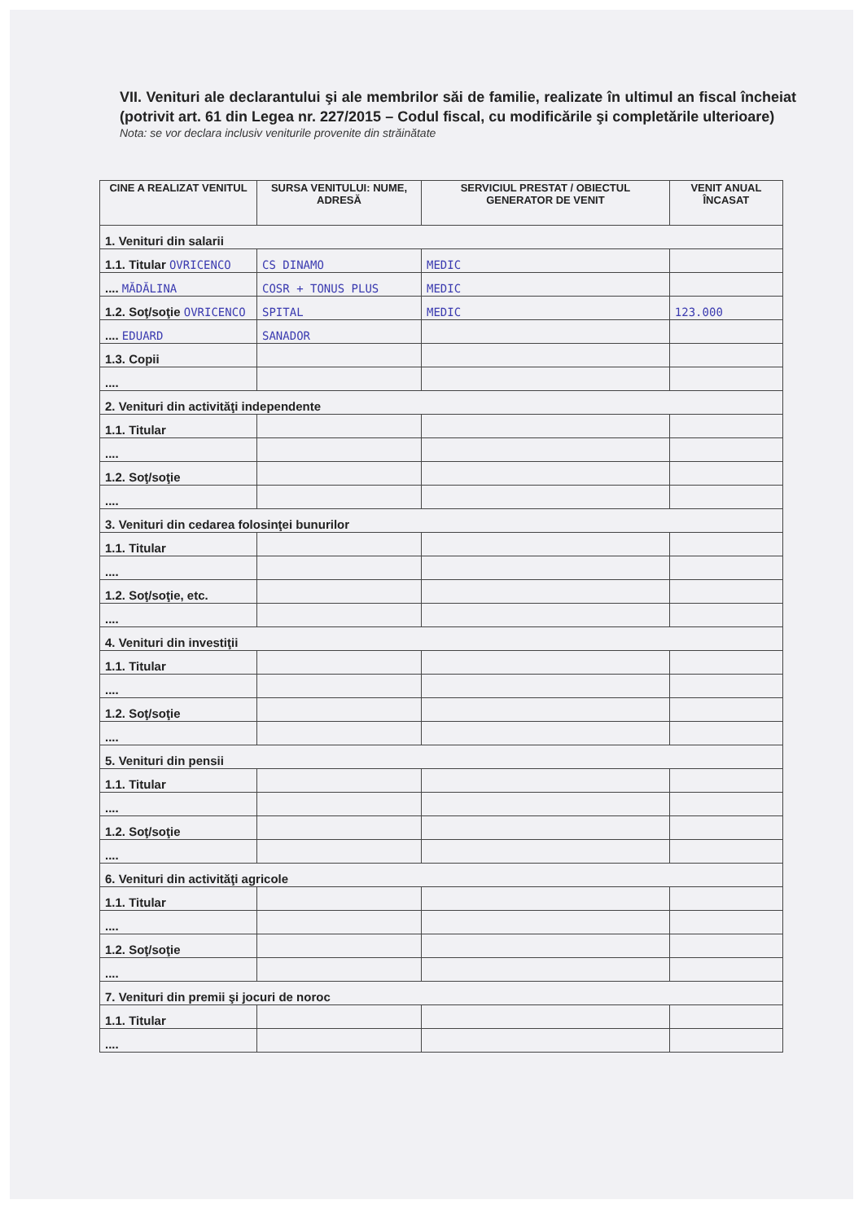VII. Venituri ale declarantului şi ale membrilor săi de familie, realizate în ultimul an fiscal încheiat (potrivit art. 61 din Legea nr. 227/2015 – Codul fiscal, cu modificările şi completările ulterioare)
Nota: se vor declara inclusiv veniturile provenite din străinătate
| CINE A REALIZAT VENITUL | SURSA VENITULUI: NUME, ADRESĂ | SERVICIUL PRESTAT / OBIECTUL GENERATOR DE VENIT | VENIT ANUAL ÎNCASAT |
| --- | --- | --- | --- |
| 1. Venituri din salarii | | | |
| 1.1. Titular OVRICENCO | CS DINAMO | MEDIC | |
| .... MĂDĂLINA | COSR + TONUS PLUS | MEDIC | |
| 1.2. Soţ/soţie OVRICENCO | SPITAL | MEDIC | 123.000 |
| .... EDUARD | SANADOR | | |
| 1.3. Copii | | | |
| .... | | | |
| 2. Venituri din activităţi independente | | | |
| 1.1. Titular | | | |
| .... | | | |
| 1.2. Soţ/soţie | | | |
| .... | | | |
| 3. Venituri din cedarea folosinţei bunurilor | | | |
| 1.1. Titular | | | |
| .... | | | |
| 1.2. Soţ/soţie, etc. | | | |
| .... | | | |
| 4. Venituri din investiţii | | | |
| 1.1. Titular | | | |
| .... | | | |
| 1.2. Soţ/soţie | | | |
| .... | | | |
| 5. Venituri din pensii | | | |
| 1.1. Titular | | | |
| .... | | | |
| 1.2. Soţ/soţie | | | |
| .... | | | |
| 6. Venituri din activităţi agricole | | | |
| 1.1. Titular | | | |
| .... | | | |
| 1.2. Soţ/soţie | | | |
| .... | | | |
| 7. Venituri din premii şi jocuri de noroc | | | |
| 1.1. Titular | | | |
| .... | | | |